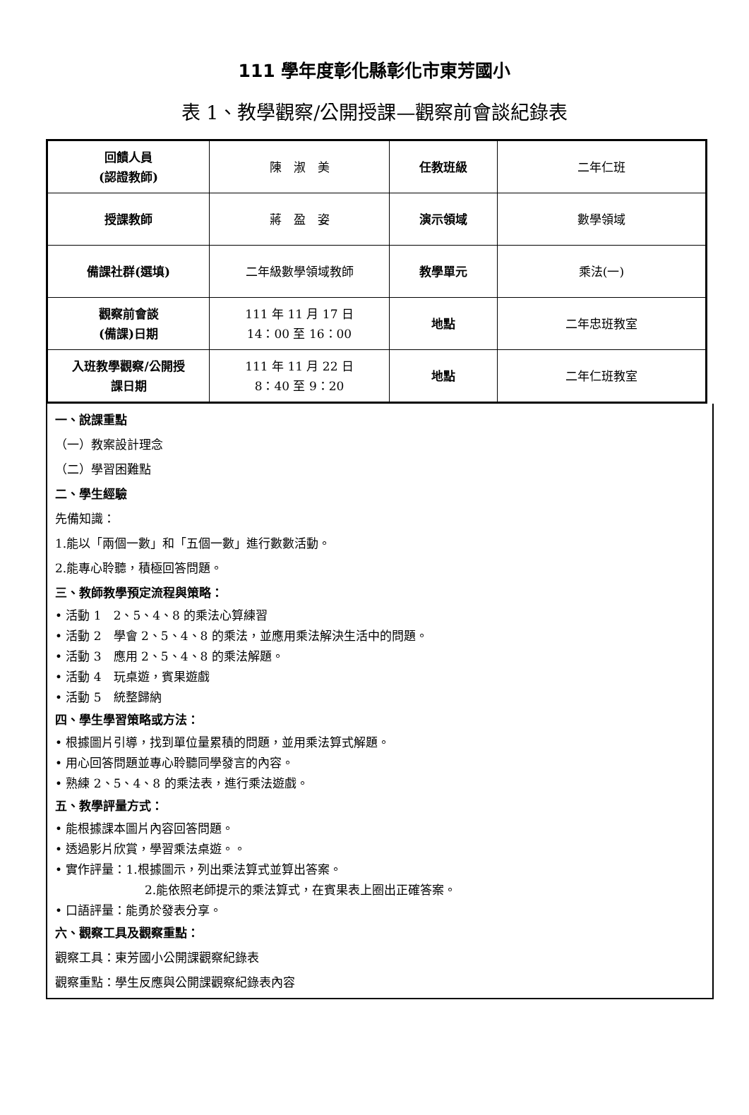111 學年度彰化縣彰化市東芳國小
表 1、教學觀察/公開授課—觀察前會談紀錄表
| 回饋人員 (認證教師) | 陳 淑 美 | 任教班級 | 二年仁班 |
| 授課教師 | 蔣 盈 姿 | 演示領域 | 數學領域 |
| 備課社群(選填) | 二年級數學領域教師 | 教學單元 | 乘法(一) |
| 觀察前會談 (備課)日期 | 111 年 11 月 17 日 14：00 至 16：00 | 地點 | 二年忠班教室 |
| 入班教學觀察/公開授 課日期 | 111 年 11 月 22 日 8：40 至 9：20 | 地點 | 二年仁班教室 |
一、說課重點
（一）教案設計理念
（二）學習困難點
二、學生經驗
先備知識：
1.能以「兩個一數」和「五個一數」進行數數活動。
2.能專心聆聽，積極回答問題。
三、教師教學預定流程與策略：
• 活動 1　2、5、4、8 的乘法心算練習
• 活動 2　學會 2、5、4、8 的乘法，並應用乘法解決生活中的問題。
• 活動 3　應用 2、5、4、8 的乘法解題。
• 活動 4　玩桌遊，賓果遊戲
• 活動 5　統整歸納
四、學生學習策略或方法：
• 根據圖片引導，找到單位量累積的問題，並用乘法算式解題。
• 用心回答問題並專心聆聽同學發言的內容。
• 熟練 2、5、4、8 的乘法表，進行乘法遊戲。
五、教學評量方式：
• 能根據課本圖片內容回答問題。
• 透過影片欣賞，學習乘法桌遊。。
• 實作評量：1.根據圖示，列出乘法算式並算出答案。
2.能依照老師提示的乘法算式，在賓果表上圈出正確答案。
• 口語評量：能勇於發表分享。
六、觀察工具及觀察重點：
觀察工具：東芳國小公開課觀察紀錄表
觀察重點：學生反應與公開課觀察紀錄表內容